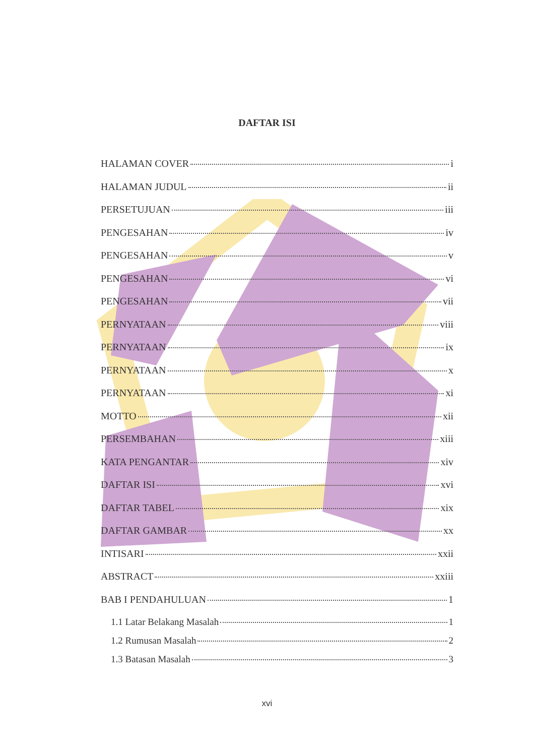DAFTAR ISI
HALAMAN COVER i
HALAMAN JUDUL ii
PERSETUJUAN iii
PENGESAHAN iv
PENGESAHAN v
PENGESAHAN vi
PENGESAHAN vii
PERNYATAAN viii
PERNYATAAN ix
PERNYATAAN x
PERNYATAAN xi
MOTTO xii
PERSEMBAHAN xiii
KATA PENGANTAR xiv
DAFTAR ISI xvi
DAFTAR TABEL xix
DAFTAR GAMBAR xx
INTISARI xxii
ABSTRACT xxiii
BAB I PENDAHULUAN 1
1.1 Latar Belakang Masalah 1
1.2 Rumusan Masalah 2
1.3 Batasan Masalah 3
xvi